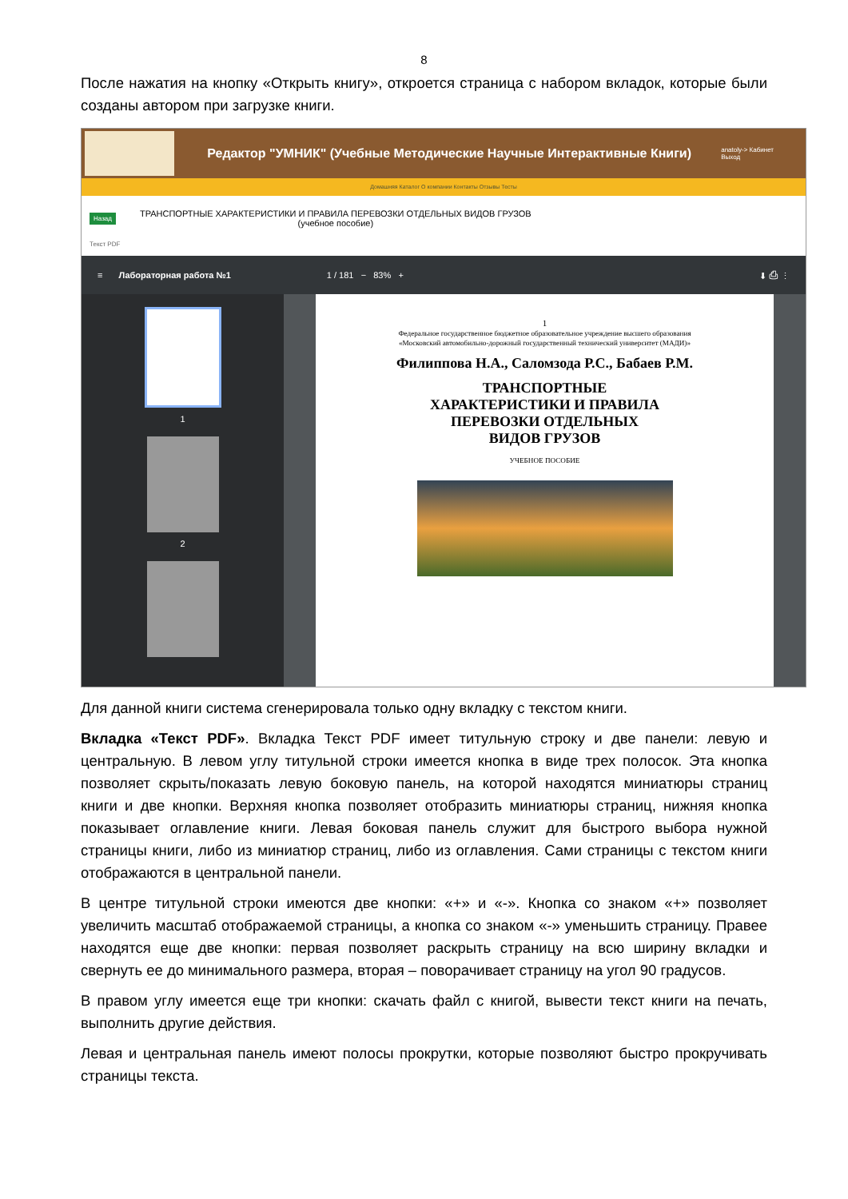8
После нажатия на кнопку «Открыть книгу», откроется страница с набором вкладок, которые были созданы автором при загрузке книги.
Редактор "УМНИК" (Учебные Методические Научные Интерактивные Книги)
anatoly-> Кабинет
Выход
Домашняя Каталог О компании Контакты Отзывы Тесты
Назад
ТРАНСПОРТНЫЕ ХАРАКТЕРИСТИКИ И ПРАВИЛА ПЕРЕВОЗКИ ОТДЕЛЬНЫХ ВИДОВ ГРУЗОВ
(учебное пособие)
Текст PDF
≡ Лабораторная работа №1 1 / 181 − 83% + ⬇ ⎙ ⋮
1
2
1
Федеральное государственное бюджетное образовательное учреждение высшего образования
«Московский автомобильно-дорожный государственный технический университет (МАДИ)»
Филиппова Н.А., Саломзода Р.С., Бабаев Р.М.
ТРАНСПОРТНЫЕ
ХАРАКТЕРИСТИКИ И ПРАВИЛА
ПЕРЕВОЗКИ ОТДЕЛЬНЫХ
ВИДОВ ГРУЗОВ
УЧЕБНОЕ ПОСОБИЕ
Для данной книги система сгенерировала только одну вкладку с текстом книги.
Вкладка «Текст PDF». Вкладка Текст PDF имеет титульную строку и две панели: левую и центральную. В левом углу титульной строки имеется кнопка в виде трех полосок. Эта кнопка позволяет скрыть/показать левую боковую панель, на которой находятся миниатюры страниц книги и две кнопки. Верхняя кнопка позволяет отобразить миниатюры страниц, нижняя кнопка показывает оглавление книги. Левая боковая панель служит для быстрого выбора нужной страницы книги, либо из миниатюр страниц, либо из оглавления. Сами страницы с текстом книги отображаются в центральной панели.
В центре титульной строки имеются две кнопки: «+» и «-». Кнопка со знаком «+» позволяет увеличить масштаб отображаемой страницы, а кнопка со знаком «-» уменьшить страницу. Правее находятся еще две кнопки: первая позволяет раскрыть страницу на всю ширину вкладки и свернуть ее до минимального размера, вторая – поворачивает страницу на угол 90 градусов.
В правом углу имеется еще три кнопки: скачать файл с книгой, вывести текст книги на печать, выполнить другие действия.
Левая и центральная панель имеют полосы прокрутки, которые позволяют быстро прокручивать страницы текста.